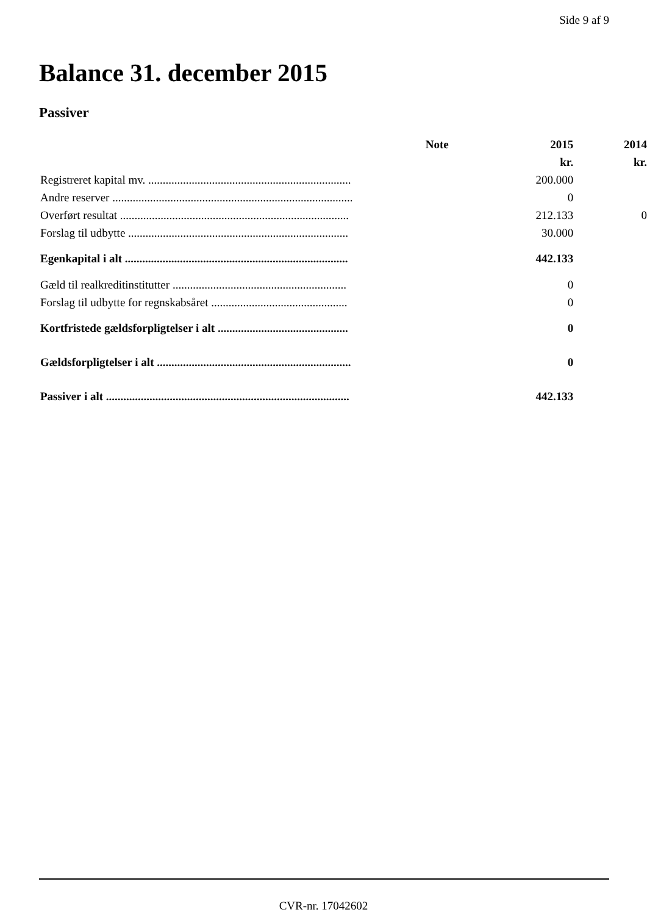Side 9 af 9
Balance 31. december 2015
Passiver
| | Note | 2015 | 2014 |
| --- | --- | --- | --- |
| | | kr. | kr. |
| Registreret kapital mv. ...................................................................... | | 200.000 | |
| Andre reserver ................................................................................... | | 0 | |
| Overført resultat ............................................................................... | | 212.133 | 0 |
| Forslag til udbytte ............................................................................ | | 30.000 | |
| Egenkapital i alt ............................................................................. | | 442.133 | |
| Gæld til realkreditinstitutter ............................................................ | | 0 | |
| Forslag til udbytte for regnskabsåret ............................................... | | 0 | |
| Kortfristede gældsforpligtelser i alt ............................................. | | 0 | |
| Gældsforpligtelser i alt ................................................................... | | 0 | |
| Passiver i alt .................................................................................... | | 442.133 | |
CVR-nr. 17042602